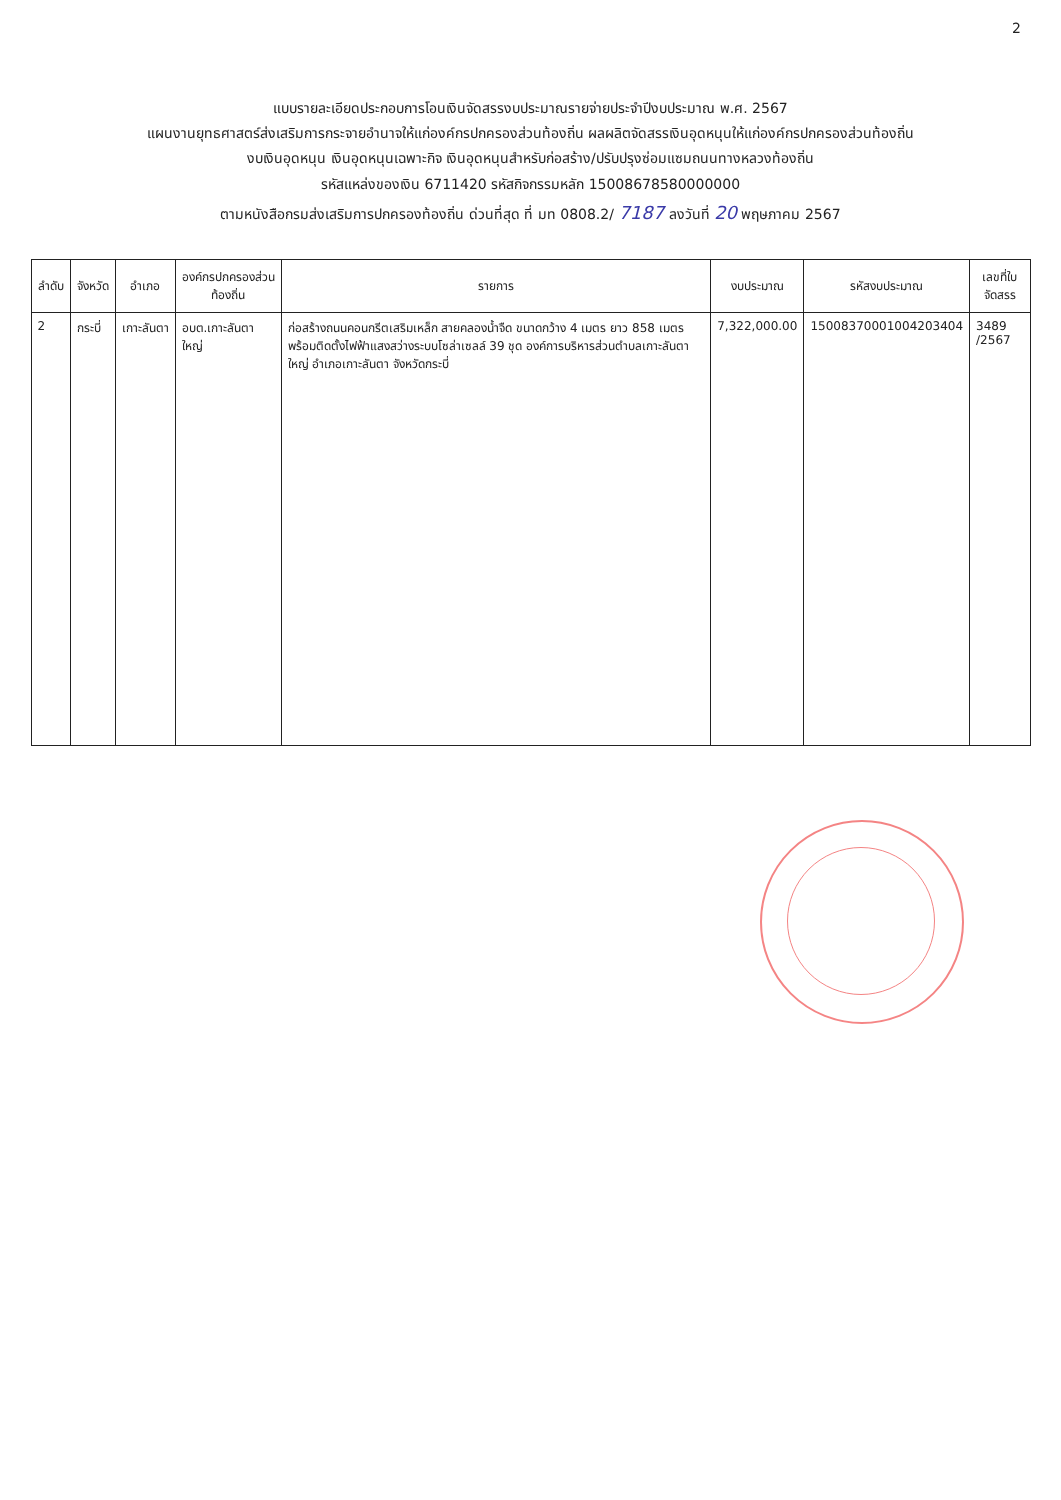2
แบบรายละเอียดประกอบการโอนเงินจัดสรรงบประมาณรายจ่ายประจำปีงบประมาณ พ.ศ. 2567
แผนงานยุทธศาสตร์ส่งเสริมการกระจายอำนาจให้แก่องค์กรปกครองส่วนท้องถิ่น ผลผลิตจัดสรรเงินอุดหนุนให้แก่องค์กรปกครองส่วนท้องถิ่น
งบเงินอุดหนุน เงินอุดหนุนเฉพาะกิจ เงินอุดหนุนสำหรับก่อสร้าง/ปรับปรุงซ่อมแซมถนนทางหลวงท้องถิ่น
รหัสแหล่งของเงิน 6711420 รหัสกิจกรรมหลัก 15008678580000000
ตามหนังสือกรมส่งเสริมการปกครองท้องถิ่น ด่วนที่สุด ที่ มท 0808.2/ 7187 ลงวันที่ 20 พฤษภาคม 2567
| ลำดับ | จังหวัด | อำเภอ | องค์กรปกครองส่วนท้องถิ่น | รายการ | งบประมาณ | รหัสงบประมาณ | เลขที่ใบจัดสรร |
| --- | --- | --- | --- | --- | --- | --- | --- |
| 2 | กระบี่ | เกาะลันตา | อบต.เกาะลันตาใหญ่ | ก่อสร้างถนนคอนกรีตเสริมเหล็ก สายคลองน้ำจืด ขนาดกว้าง 4 เมตร ยาว 858 เมตร พร้อมติดตั้งไฟฟ้าแสงสว่างระบบโซล่าเซลล์ 39 ชุด องค์การบริหารส่วนตำบลเกาะลันตาใหญ่ อำเภอเกาะลันตา จังหวัดกระบี่ | 7,322,000.00 | 15008370001004203404 | 3489 /2567 |